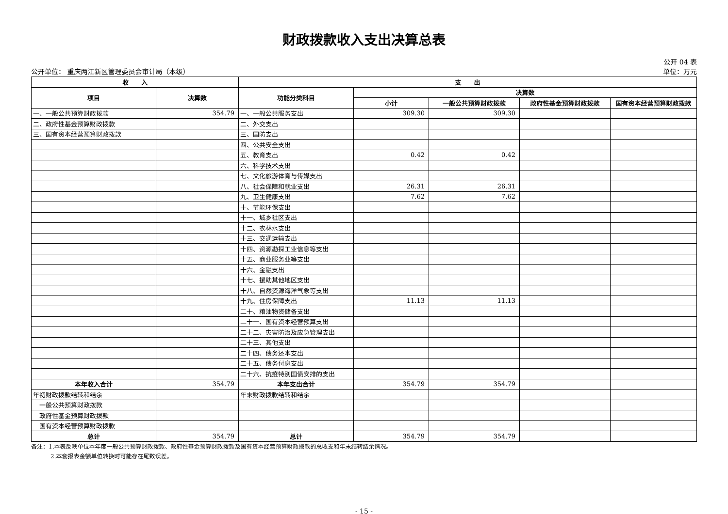财政拨款收入支出决算总表
公开 04 表
公开单位： 重庆两江新区管理委员会审计局（本级） 单位：万元
| 收 入 | | 支 出 | | | | |
| --- | --- | --- | --- | --- | --- | --- |
| 项目 | 决算数 | 功能分类科目 | 决算数 | | | |
| | | | 小计 | 一般公共预算财政拨款 | 政府性基金预算财政拨款 | 国有资本经营预算财政拨款 |
| 一、一般公共预算财政拨款 | 354.79 | 一、一般公共服务支出 | 309.30 | 309.30 | | |
| 二、政府性基金预算财政拨款 | | 二、外交支出 | | | | |
| 三、国有资本经营预算财政拨款 | | 三、国防支出 | | | | |
| | | 四、公共安全支出 | | | | |
| | | 五、教育支出 | 0.42 | 0.42 | | |
| | | 六、科学技术支出 | | | | |
| | | 七、文化旅游体育与传媒支出 | | | | |
| | | 八、社会保障和就业支出 | 26.31 | 26.31 | | |
| | | 九、卫生健康支出 | 7.62 | 7.62 | | |
| | | 十、节能环保支出 | | | | |
| | | 十一、城乡社区支出 | | | | |
| | | 十二、农林水支出 | | | | |
| | | 十三、交通运输支出 | | | | |
| | | 十四、资源勘探工业信息等支出 | | | | |
| | | 十五、商业服务业等支出 | | | | |
| | | 十六、金融支出 | | | | |
| | | 十七、援助其他地区支出 | | | | |
| | | 十八、自然资源海洋气象等支出 | | | | |
| | | 十九、住房保障支出 | 11.13 | 11.13 | | |
| | | 二十、粮油物资储备支出 | | | | |
| | | 二十一、国有资本经营预算支出 | | | | |
| | | 二十二、灾害防治及应急管理支出 | | | | |
| | | 二十三、其他支出 | | | | |
| | | 二十四、债务还本支出 | | | | |
| | | 二十五、债务付息支出 | | | | |
| | | 二十六、抗疫特别国债安排的支出 | | | | |
| 本年收入合计 | 354.79 | 本年支出合计 | 354.79 | 354.79 | | |
| 年初财政拨款结转和结余 | | 年末财政拨款结转和结余 | | | | |
| 一般公共预算财政拨款 | | | | | | |
| 政府性基金预算财政拨款 | | | | | | |
| 国有资本经营预算财政拨款 | | | | | | |
| 总计 | 354.79 | 总计 | 354.79 | 354.79 | | |
备注：1.本表反映单位本年度一般公共预算财政拨款、政府性基金预算财政拨款及国有资本经营预算财政拨款的总收支和年末结转结余情况。
2.本套报表金额单位转换时可能存在尾数误差。
- 15 -